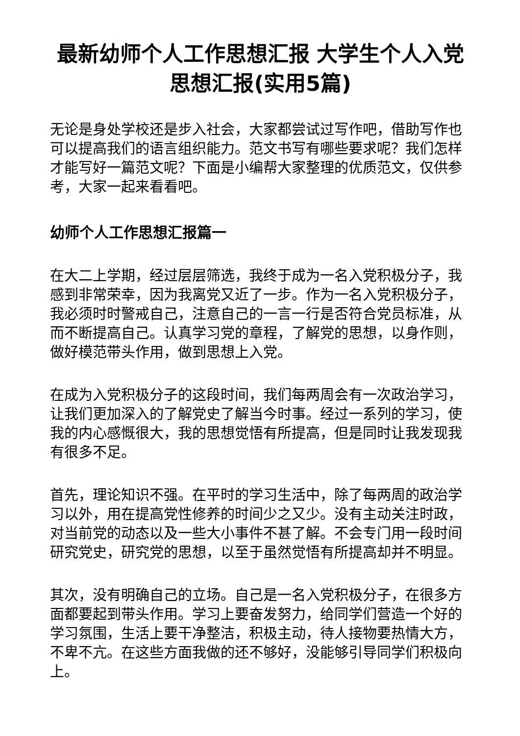最新幼师个人工作思想汇报 大学生个人入党思想汇报(实用5篇)
无论是身处学校还是步入社会，大家都尝试过写作吧，借助写作也可以提高我们的语言组织能力。范文书写有哪些要求呢？我们怎样才能写好一篇范文呢？下面是小编帮大家整理的优质范文，仅供参考，大家一起来看看吧。
幼师个人工作思想汇报篇一
在大二上学期，经过层层筛选，我终于成为一名入党积极分子，我感到非常荣幸，因为我离党又近了一步。作为一名入党积极分子，我必须时时警戒自己，注意自己的一言一行是否符合党员标准，从而不断提高自己。认真学习党的章程，了解党的思想，以身作则，做好模范带头作用，做到思想上入党。
在成为入党积极分子的这段时间，我们每两周会有一次政治学习，让我们更加深入的了解党史了解当今时事。经过一系列的学习，使我的内心感慨很大，我的思想觉悟有所提高，但是同时让我发现我有很多不足。
首先，理论知识不强。在平时的学习生活中，除了每两周的政治学习以外，用在提高党性修养的时间少之又少。没有主动关注时政，对当前党的动态以及一些大小事件不甚了解。不会专门用一段时间研究党史，研究党的思想，以至于虽然觉悟有所提高却并不明显。
其次，没有明确自己的立场。自己是一名入党积极分子，在很多方面都要起到带头作用。学习上要奋发努力，给同学们营造一个好的学习氛围，生活上要干净整洁，积极主动，待人接物要热情大方，不卑不亢。在这些方面我做的还不够好，没能够引导同学们积极向上。